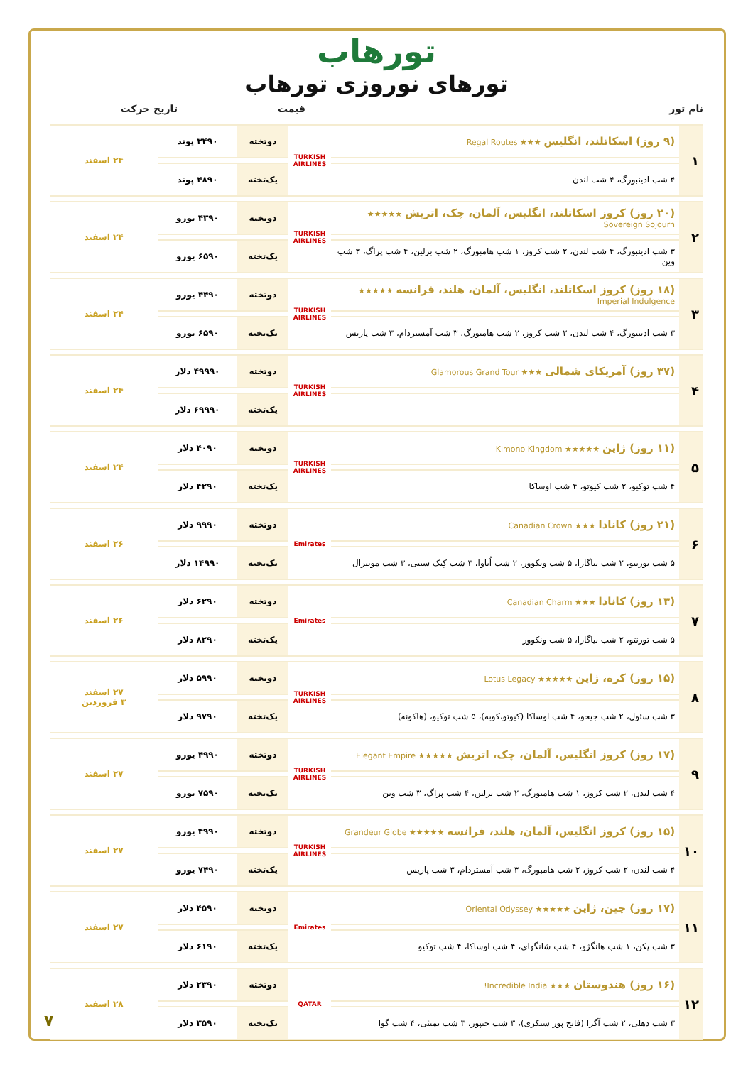تورهاب
تورهای نوروزی تورهاب
نام تور قیمت تاریخ حرکت
| ۱ | (۹ روز) اسکاتلند، انگلیس ★★★ Regal Routes | TURKISH AIRLINES | دوتخته | ۳۴۹۰ پوند | ۲۴ اسفند |
| | ۴ شب ادینبورگ، ۴ شب لندن | | یک‌تخته | ۴۸۹۰ پوند | |
| ۲ | (۲۰ روز) کروز اسکاتلند، انگلیس، آلمان، چک، اتریش ★★★★★ Sovereign Sojourn | TURKISH AIRLINES | دوتخته | ۴۳۹۰ یورو | ۲۴ اسفند |
| | ۳ شب ادینبورگ، ۴ شب لندن، ۲ شب کروز، ۱ شب هامبورگ، ۲ شب برلین، ۴ شب پراگ، ۳ شب وین | | یک‌تخته | ۶۵۹۰ یورو | |
| ۳ | (۱۸ روز) کروز اسکاتلند، انگلیس، آلمان، هلند، فرانسه ★★★★★ Imperial Indulgence | TURKISH AIRLINES | دوتخته | ۴۴۹۰ یورو | ۲۴ اسفند |
| | ۳ شب ادینبورگ، ۴ شب لندن، ۲ شب کروز، ۲ شب هامبورگ، ۳ شب آمستردام، ۳ شب پاریس | | یک‌تخته | ۶۵۹۰ یورو | |
| ۴ | (۳۷ روز) آمریکای شمالی ★★★ Glamorous Grand Tour | TURKISH AIRLINES | دوتخته | ۴۹۹۹۰ دلار | ۲۴ اسفند |
| | | | یک‌تخته | ۶۹۹۹۰ دلار | |
| ۵ | (۱۱ روز) ژاپن ★★★★★ Kimono Kingdom | TURKISH AIRLINES | دوتخته | ۴۰۹۰ دلار | ۲۴ اسفند |
| | ۴ شب توکیو، ۲ شب کیوتو، ۴ شب اوساکا | | یک‌تخته | ۴۲۹۰ دلار | |
| ۶ | (۲۱ روز) کانادا ★★★ Canadian Crown | Emirates | دوتخته | ۹۹۹۰ دلار | ۲۶ اسفند |
| | ۵ شب تورنتو، ۲ شب نیاگارا، ۵ شب ونکوور، ۲ شب اُتاوا، ۳ شب کِبک سیتی، ۳ شب مونترال | | یک‌تخته | ۱۴۹۹۰ دلار | |
| ۷ | (۱۳ روز) کانادا ★★★ Canadian Charm | Emirates | دوتخته | ۶۲۹۰ دلار | ۲۶ اسفند |
| | ۵ شب تورنتو، ۲ شب نیاگارا، ۵ شب ونکوور | | یک‌تخته | ۸۲۹۰ دلار | |
| ۸ | (۱۵ روز) کره، ژاپن ★★★★★ Lotus Legacy | TURKISH AIRLINES | دوتخته | ۵۹۹۰ دلار | ۲۷ اسفند ۳ فروردین |
| | ۳ شب سئول، ۲ شب جیجو، ۴ شب اوساکا (کیوتو،کوبه)، ۵ شب توکیو، (هاکونه) | | یک‌تخته | ۹۷۹۰ دلار | |
| ۹ | (۱۷ روز) کروز انگلیس، آلمان، چک، اتریش ★★★★★ Elegant Empire | TURKISH AIRLINES | دوتخته | ۴۹۹۰ یورو | ۲۷ اسفند |
| | ۴ شب لندن، ۲ شب کروز، ۱ شب هامبورگ، ۲ شب برلین، ۴ شب پراگ، ۳ شب وین | | یک‌تخته | ۷۵۹۰ یورو | |
| ۱۰ | (۱۵ روز) کروز انگلیس، آلمان، هلند، فرانسه ★★★★★ Grandeur Globe | TURKISH AIRLINES | دوتخته | ۴۹۹۰ یورو | ۲۷ اسفند |
| | ۴ شب لندن، ۲ شب کروز، ۲ شب هامبورگ، ۳ شب آمستردام، ۳ شب پاریس | | یک‌تخته | ۷۴۹۰ یورو | |
| ۱۱ | (۱۷ روز) چین، ژاپن ★★★★★ Oriental Odyssey | Emirates | دوتخته | ۴۵۹۰ دلار | ۲۷ اسفند |
| | ۳ شب پکن، ۱ شب هانگژو، ۴ شب شانگهای، ۴ شب اوساکا، ۴ شب توکیو | | یک‌تخته | ۶۱۹۰ دلار | |
| ۱۲ | (۱۶ روز) هندوستان ★★★ Incredible India! | QATAR | دوتخته | ۲۳۹۰ دلار | ۲۸ اسفند |
| | ۳ شب دهلی، ۲ شب آگرا (فاتح پور سیکری)، ۳ شب جیپور، ۳ شب بمبئی، ۴ شب گوا | | یک‌تخته | ۳۵۹۰ دلار | |
۷